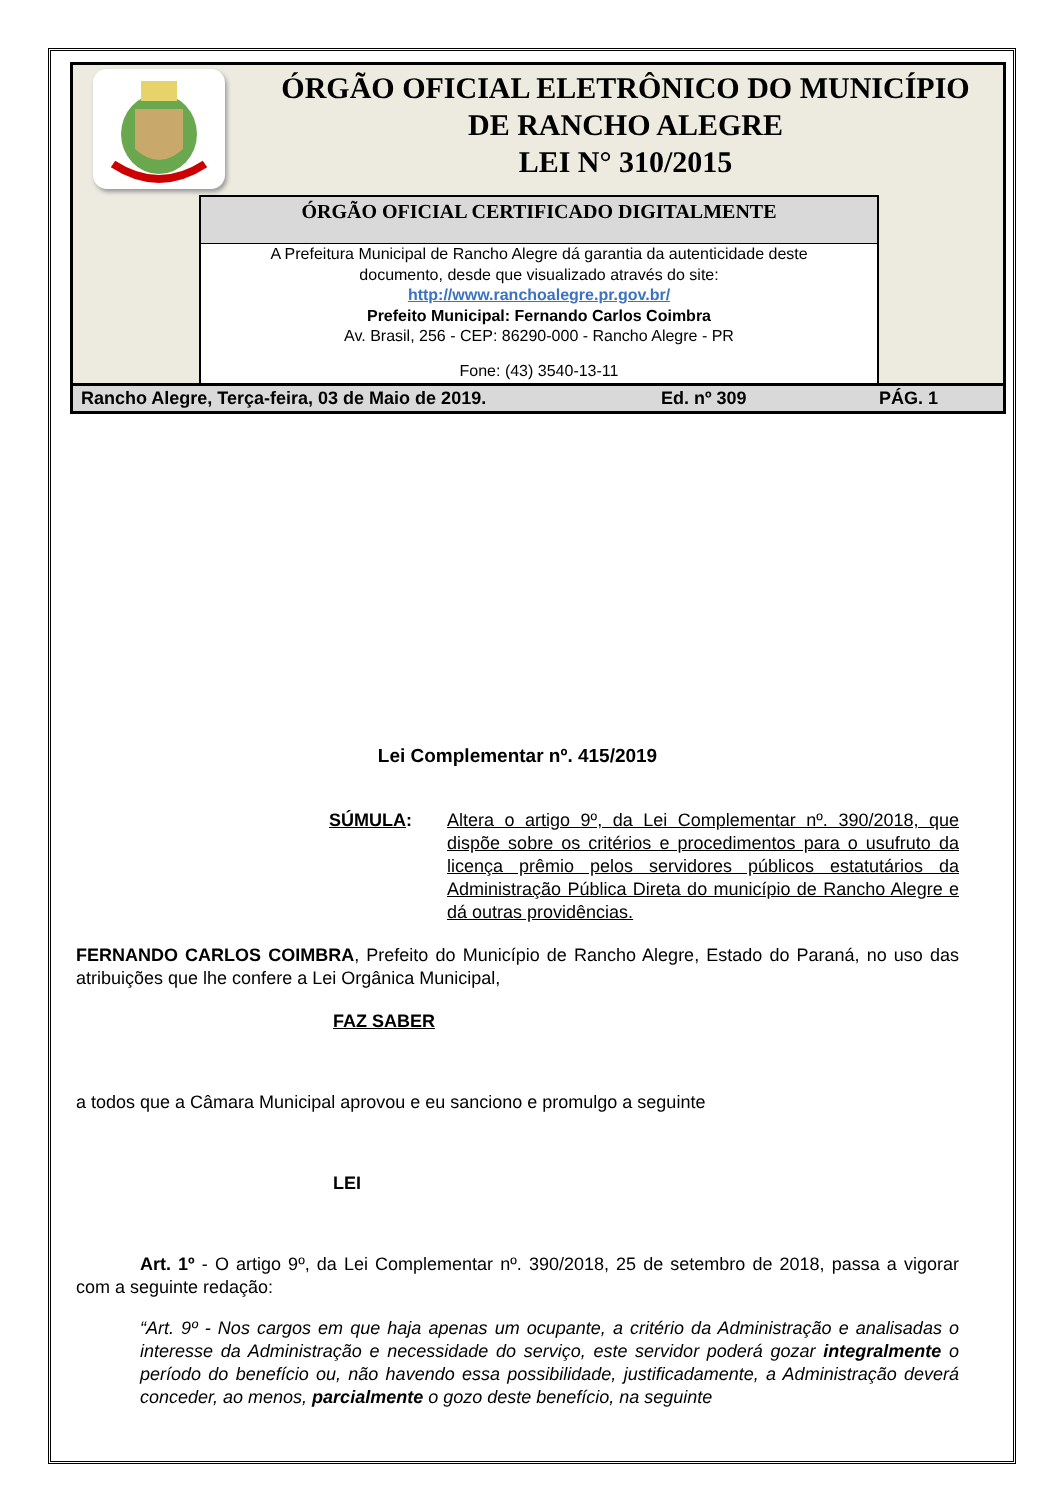ÓRGÃO OFICIAL ELETRÔNICO DO MUNICÍPIO
DE RANCHO ALEGRE
LEI N° 310/2015
ÓRGÃO OFICIAL CERTIFICADO DIGITALMENTE
A Prefeitura Municipal de Rancho Alegre dá garantia da autenticidade deste
documento, desde que visualizado através do site:
http://www.ranchoalegre.pr.gov.br/
Prefeito Municipal: Fernando Carlos Coimbra
Av. Brasil, 256 - CEP: 86290-000 - Rancho Alegre - PR
Fone: (43) 3540-13-11
Rancho Alegre, Terça-feira, 03 de Maio de 2019. Ed. nº 309 PÁG. 1
Lei Complementar nº. 415/2019
SÚMULA: Altera o artigo 9º, da Lei Complementar nº. 390/2018, que dispõe sobre os critérios e procedimentos para o usufruto da licença prêmio pelos servidores públicos estatutários da Administração Pública Direta do município de Rancho Alegre e dá outras providências.
FERNANDO CARLOS COIMBRA, Prefeito do Município de Rancho Alegre, Estado do Paraná, no uso das atribuições que lhe confere a Lei Orgânica Municipal,
FAZ SABER
a todos que a Câmara Municipal aprovou e eu sanciono e promulgo a seguinte
LEI
Art. 1º - O artigo 9º, da Lei Complementar nº. 390/2018, 25 de setembro de 2018, passa a vigorar com a seguinte redação:
“Art. 9º - Nos cargos em que haja apenas um ocupante, a critério da Administração e analisadas o interesse da Administração e necessidade do serviço, este servidor poderá gozar integralmente o período do benefício ou, não havendo essa possibilidade, justificadamente, a Administração deverá conceder, ao menos, parcialmente o gozo deste benefício, na seguinte